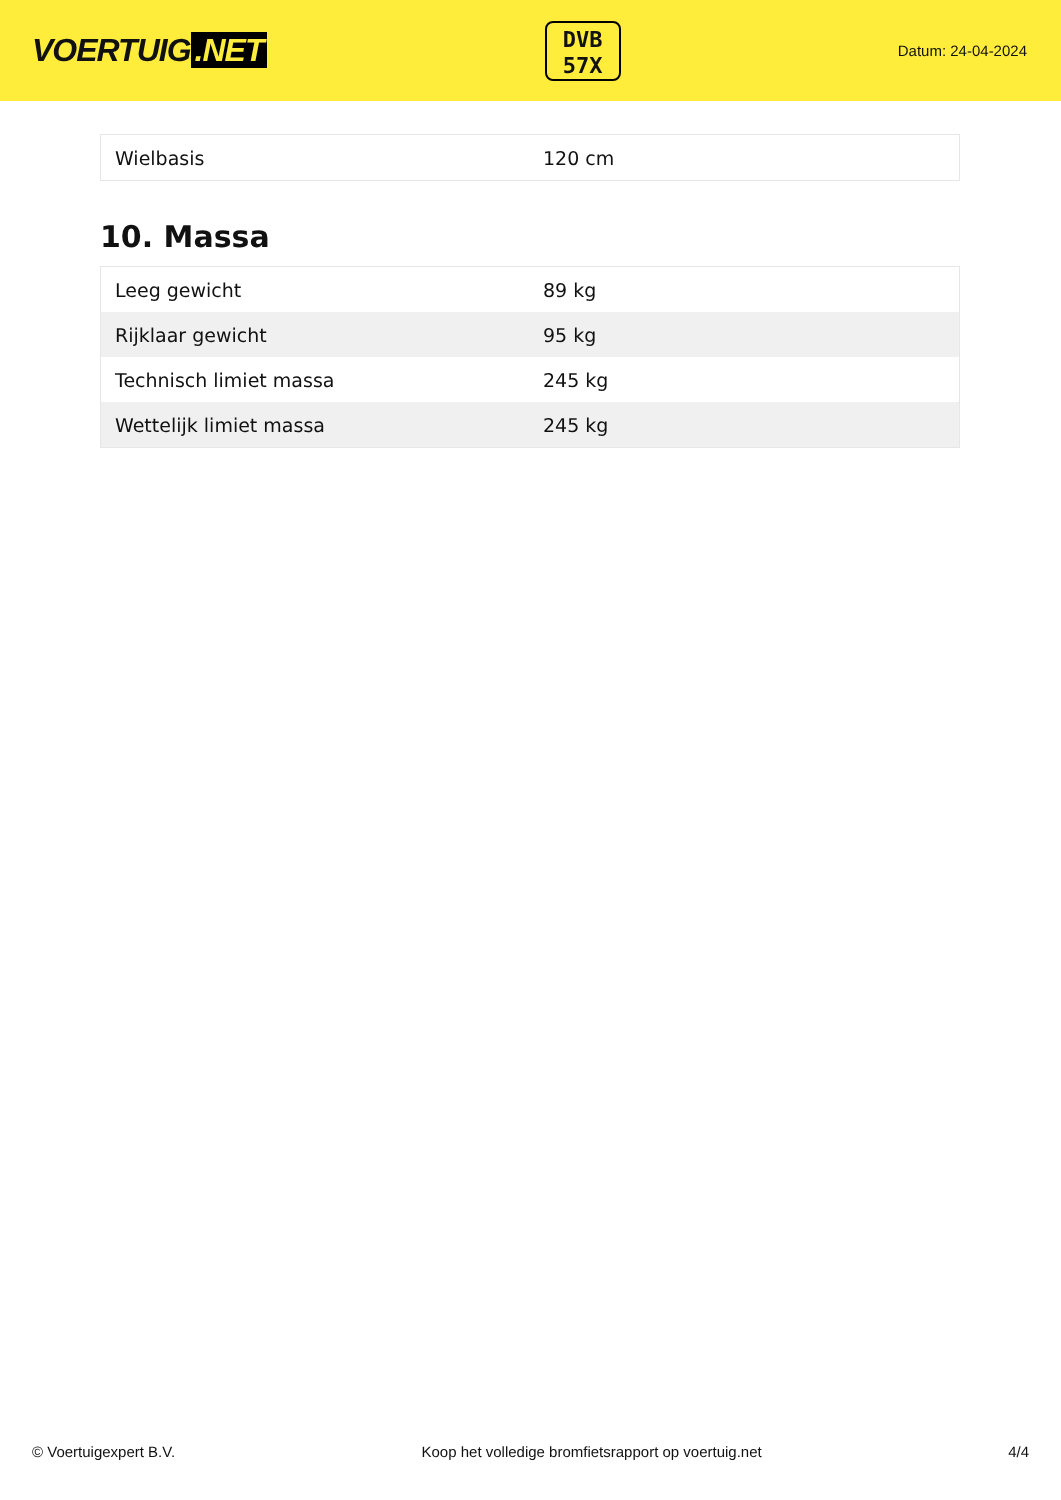VOERTUIG.NET
DVB
57X
Datum: 24-04-2024
| Wielbasis | 120 cm |
10. Massa
| Leeg gewicht | 89 kg |
| Rijklaar gewicht | 95 kg |
| Technisch limiet massa | 245 kg |
| Wettelijk limiet massa | 245 kg |
© Voertuigexpert B.V. Koop het volledige bromfietsrapport op voertuig.net 4/4